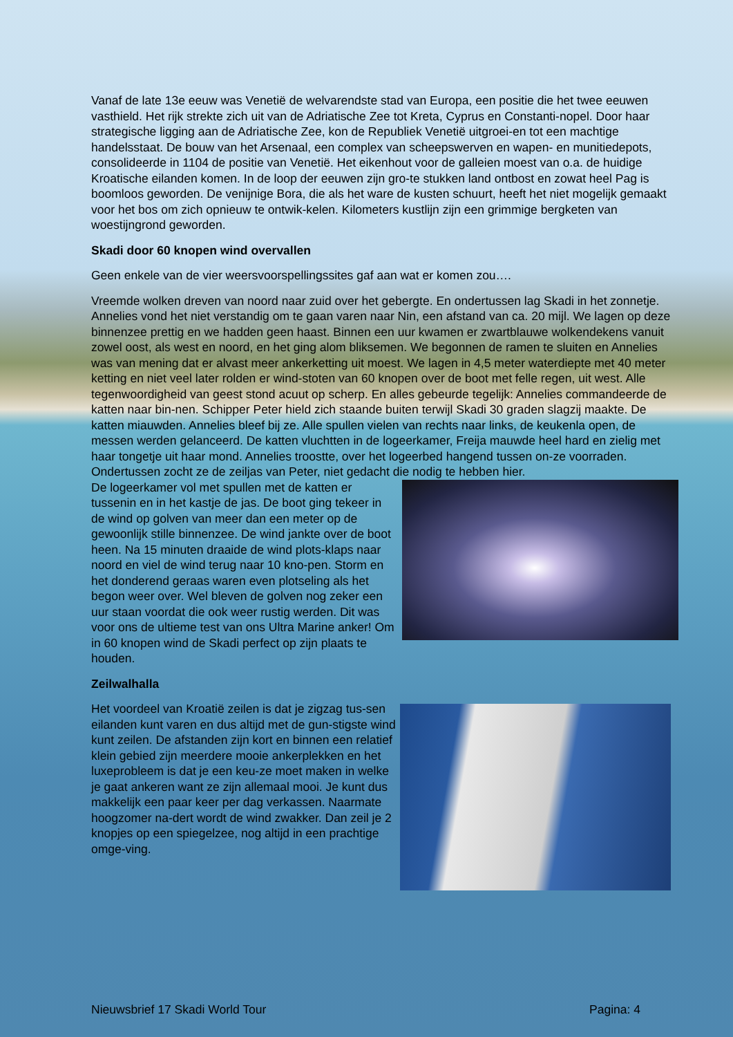Vanaf de late 13e eeuw was Venetië de welvarendste stad van Europa, een positie die het twee eeuwen vasthield. Het rijk strekte zich uit van de Adriatische Zee tot Kreta, Cyprus en Constanti-nopel. Door haar strategische ligging aan de Adriatische Zee, kon de Republiek Venetië uitgroei-en tot een machtige handelsstaat. De bouw van het Arsenaal, een complex van scheepswerven en wapen- en munitiedepots, consolideerde in 1104 de positie van Venetië. Het eikenhout voor de galleien moest van o.a. de huidige Kroatische eilanden komen. In de loop der eeuwen zijn gro-te stukken land ontbost en zowat heel Pag is boomloos geworden. De venijnige Bora, die als het ware de kusten schuurt, heeft het niet mogelijk gemaakt voor het bos om zich opnieuw te ontwik-kelen. Kilometers kustlijn zijn een grimmige bergketen van woestijngrond geworden.
Skadi door 60 knopen wind overvallen
Geen enkele van de vier weersvoorspellingssites gaf aan wat er komen zou….
Vreemde wolken dreven van noord naar zuid over het gebergte. En ondertussen lag Skadi in het zonnetje. Annelies vond het niet verstandig om te gaan varen naar Nin, een afstand van ca. 20 mijl. We lagen op deze binnenzee prettig en we hadden geen haast. Binnen een uur kwamen er zwartblauwe wolkendekens vanuit zowel oost, als west en noord, en het ging alom bliksemen. We begonnen de ramen te sluiten en Annelies was van mening dat er alvast meer ankerketting uit moest. We lagen in 4,5 meter waterdiepte met 40 meter ketting en niet veel later rolden er wind-stoten van 60 knopen over de boot met felle regen, uit west. Alle tegenwoordigheid van geest stond acuut op scherp. En alles gebeurde tegelijk: Annelies commandeerde de katten naar bin-nen. Schipper Peter hield zich staande buiten terwijl Skadi 30 graden slagzij maakte. De katten miauwden. Annelies bleef bij ze. Alle spullen vielen van rechts naar links, de keukenla open, de messen werden gelanceerd. De katten vluchtten in de logeerkamer, Freija mauwde heel hard en zielig met haar tongetje uit haar mond. Annelies troostte, over het logeerbed hangend tussen on-ze voorraden. Ondertussen zocht ze de zeiljas van Peter, niet gedacht die nodig te hebben hier.
De logeerkamer vol met spullen met de katten er tussenin en in het kastje de jas. De boot ging tekeer in de wind op golven van meer dan een meter op de gewoonlijk stille binnenzee. De wind jankte over de boot heen. Na 15 minuten draaide de wind plots-klaps naar noord en viel de wind terug naar 10 kno-pen. Storm en het donderend geraas waren even plotseling als het begon weer over. Wel bleven de golven nog zeker een uur staan voordat die ook weer rustig werden. Dit was voor ons de ultieme test van ons Ultra Marine anker! Om in 60 knopen wind de Skadi perfect op zijn plaats te houden.
Zeilwalhalla
Het voordeel van Kroatië zeilen is dat je zigzag tus-sen eilanden kunt varen en dus altijd met de gun-stigste wind kunt zeilen. De afstanden zijn kort en binnen een relatief klein gebied zijn meerdere mooie ankerplekken en het luxeprobleem is dat je een keu-ze moet maken in welke je gaat ankeren want ze zijn allemaal mooi. Je kunt dus makkelijk een paar keer per dag verkassen. Naarmate hoogzomer na-dert wordt de wind zwakker. Dan zeil je 2 knopjes op een spiegelzee, nog altijd in een prachtige omge-ving.
Nieuwsbrief 17 Skadi World Tour Pagina: 4